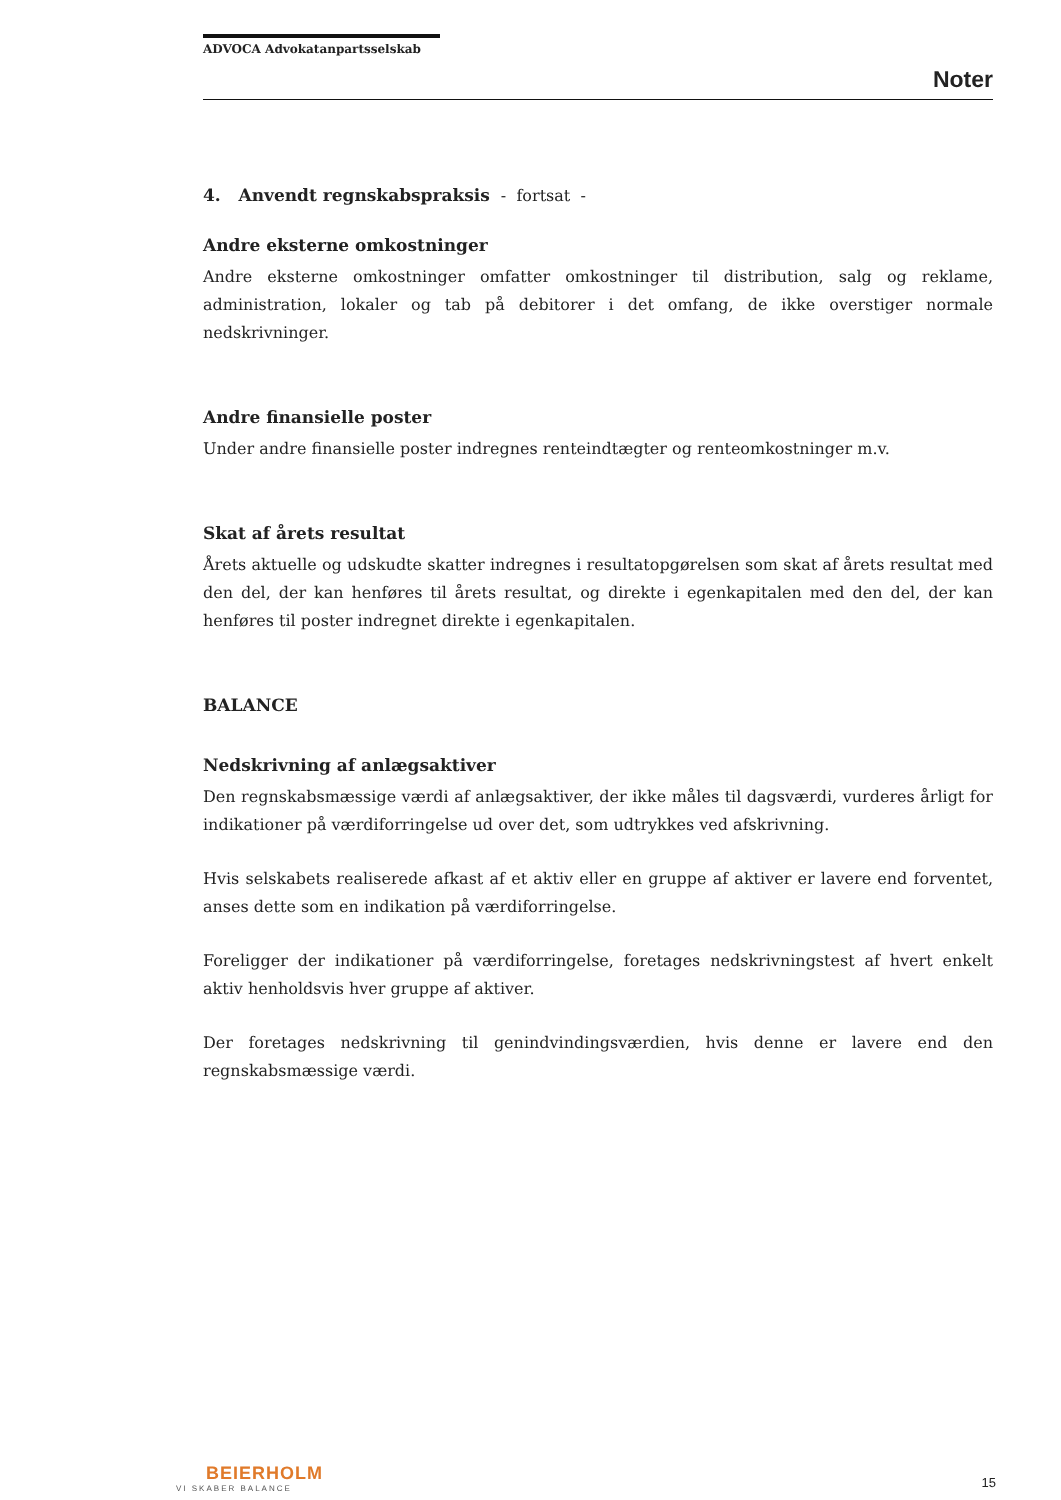ADVOCA Advokatanpartsselskab
Noter
4. Anvendt regnskabspraksis - fortsat -
Andre eksterne omkostninger
Andre eksterne omkostninger omfatter omkostninger til distribution, salg og reklame, administration, lokaler og tab på debitorer i det omfang, de ikke overstiger normale nedskrivninger.
Andre finansielle poster
Under andre finansielle poster indregnes renteindtægter og renteomkostninger m.v.
Skat af årets resultat
Årets aktuelle og udskudte skatter indregnes i resultatopgørelsen som skat af årets resultat med den del, der kan henføres til årets resultat, og direkte i egenkapitalen med den del, der kan henføres til poster indregnet direkte i egenkapitalen.
BALANCE
Nedskrivning af anlægsaktiver
Den regnskabsmæssige værdi af anlægsaktiver, der ikke måles til dagsværdi, vurderes årligt for indikationer på værdiforringelse ud over det, som udtrykkes ved afskrivning.
Hvis selskabets realiserede afkast af et aktiv eller en gruppe af aktiver er lavere end forventet, anses dette som en indikation på værdiforringelse.
Foreligger der indikationer på værdiforringelse, foretages nedskrivningstest af hvert enkelt aktiv henholdsvis hver gruppe af aktiver.
Der foretages nedskrivning til genindvindingsværdien, hvis denne er lavere end den regnskabsmæssige værdi.
BEIERHOLM
VI SKABER BALANCE
15